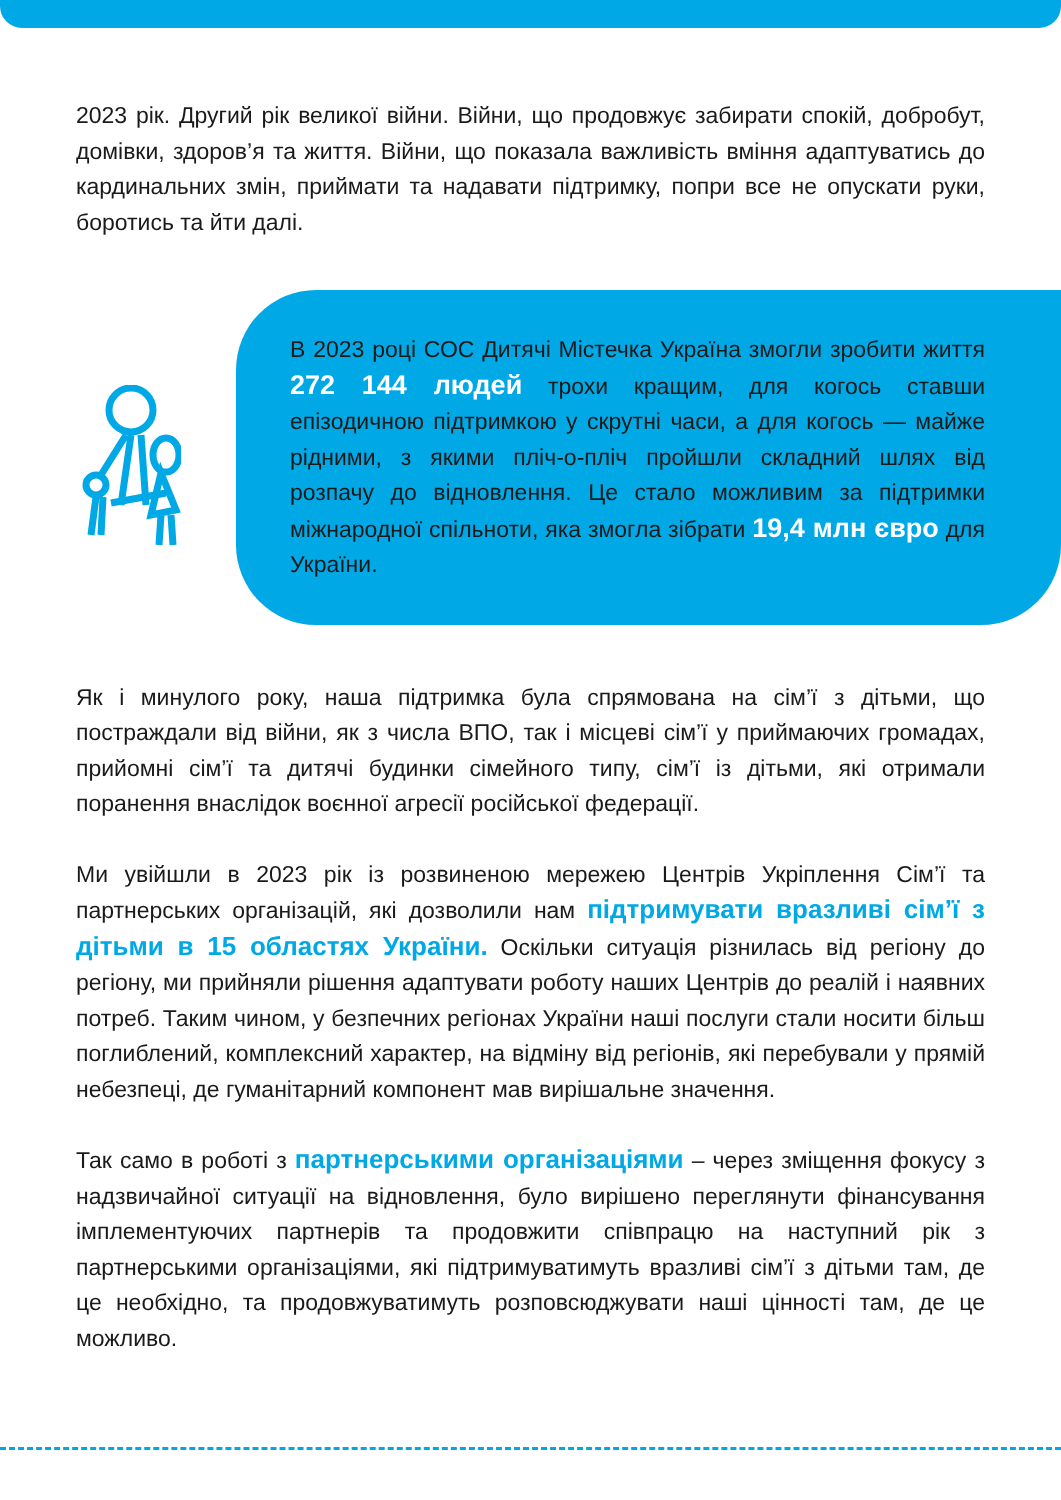2023 рік. Другий рік великої війни. Війни, що продовжує забирати спокій, добробут, домівки, здоров’я та життя. Війни, що показала важливість вміння адаптуватись до кардинальних змін, приймати та надавати під­тримку, попри все не опускати руки, боротись та йти далі.
В 2023 році СОС Дитячі Містечка Україна змогли зроби­ти життя 272 144 людей трохи кращим, для когось ставши епізодичною підтримкою у скрутні часи, а для когось — майже рідними, з якими пліч-о-пліч пройшли складний шлях від розпачу до відновлення. Це стало можливим за підтримки міжнародної спільноти, яка змогла зібрати 19,4 млн євро для України.
Як і минулого року, наша підтримка була спрямована на сім’ї з дітьми, що постраждали від війни, як з числа ВПО, так і місцеві сім’ї у приймаючих гро­мадах, прийомні сім’ї та дитячі будинки сімейного типу, сім’ї із дітьми, які отримали поранення внаслідок воєнної агресії російської федерації.
Ми увійшли в 2023 рік із розвиненою мережею Центрів Укріплення Сім’ї та партнерських організацій, які дозволили нам підтримувати вразливі сім’ї з дітьми в 15 областях України. Оскільки ситуація різнилась від регіону до регіону, ми прийняли рішення адаптувати роботу наших Центрів до реалій і наявних потреб. Таким чином, у безпечних регіонах України наші послуги стали носити більш поглиблений, комплексний характер, на відміну від регіонів, які перебували у прямій небезпеці, де гуманітарний компонент мав вирішальне значення.
Так само в роботі з партнерськими організаціями – через зміщення фокусу з надзвичайної ситуації на відновлення, було вирішено переглянути фінансування імплементуючих партнерів та продовжити співпрацю на наступний рік з партнерськими організаціями, які підтримуватимуть вразливі сім’ї з дітьми там, де це необхідно, та продовжуватимуть розповсюджувати наші цінності там, де це можливо.